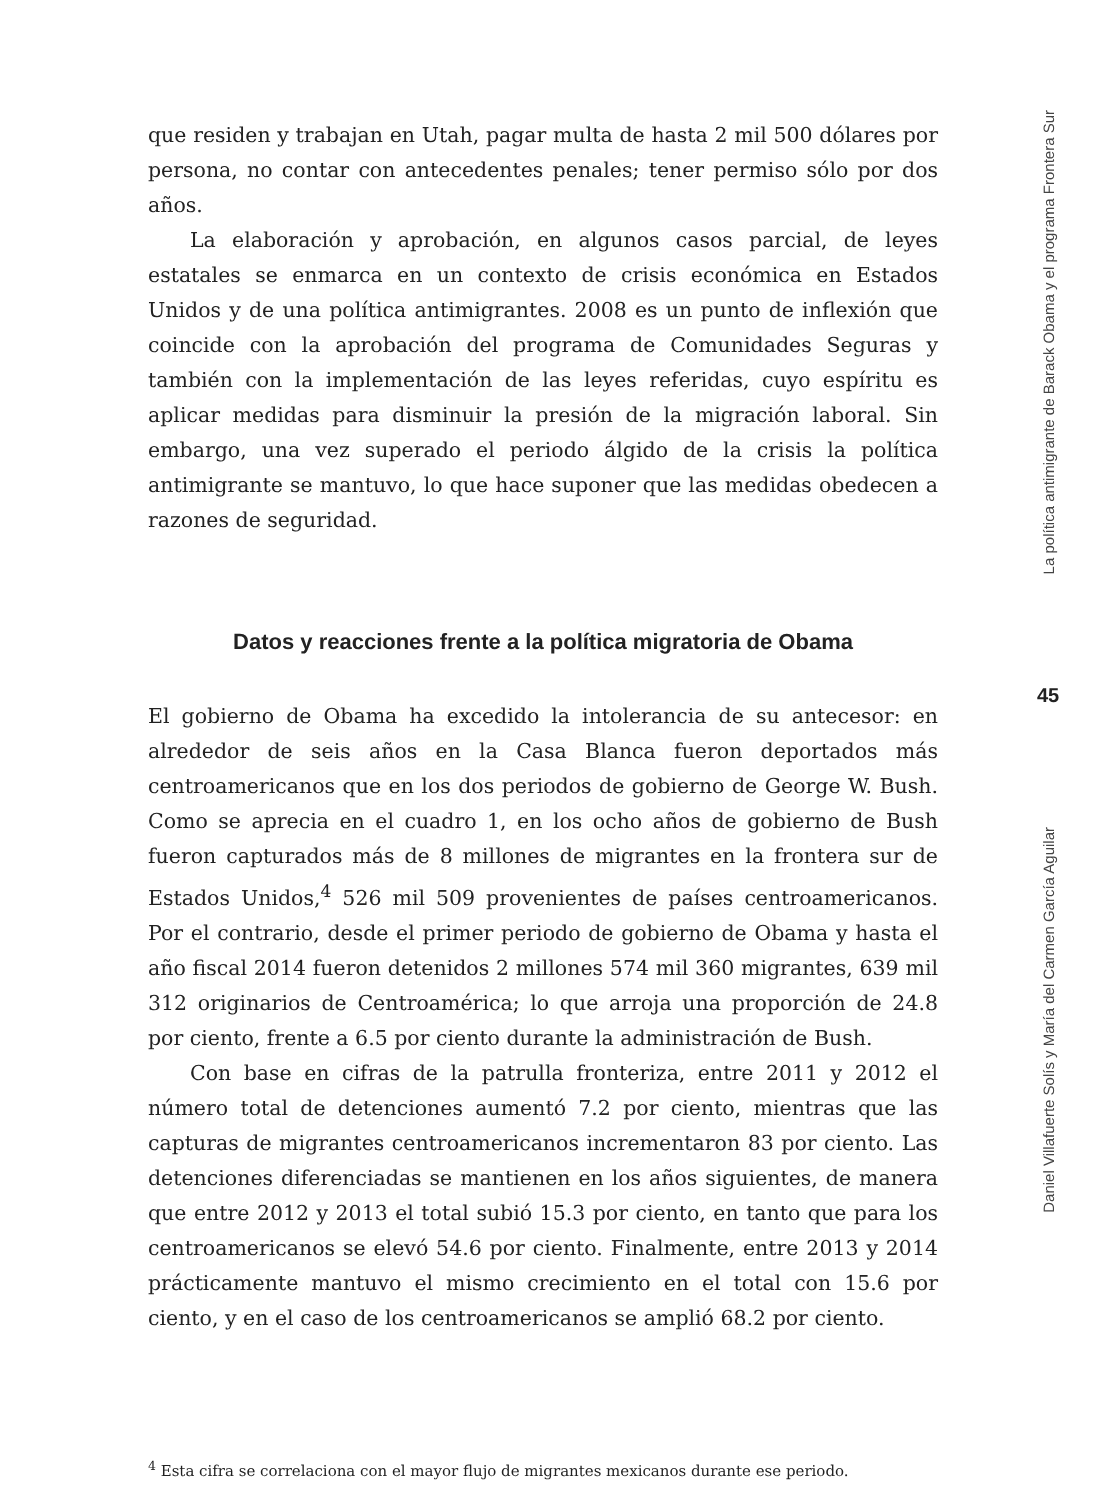que residen y trabajan en Utah, pagar multa de hasta 2 mil 500 dólares por persona, no contar con antecedentes penales; tener permiso sólo por dos años.
La elaboración y aprobación, en algunos casos parcial, de leyes estatales se enmarca en un contexto de crisis económica en Estados Unidos y de una política antimigrantes. 2008 es un punto de inflexión que coincide con la aprobación del programa de Comunidades Seguras y también con la implementación de las leyes referidas, cuyo espíritu es aplicar medidas para disminuir la presión de la migración laboral. Sin embargo, una vez superado el periodo álgido de la crisis la política antimigrante se mantuvo, lo que hace suponer que las medidas obedecen a razones de seguridad.
Datos y reacciones frente a la política migratoria de Obama
El gobierno de Obama ha excedido la intolerancia de su antecesor: en alrededor de seis años en la Casa Blanca fueron deportados más centroamericanos que en los dos periodos de gobierno de George W. Bush. Como se aprecia en el cuadro 1, en los ocho años de gobierno de Bush fueron capturados más de 8 millones de migrantes en la frontera sur de Estados Unidos,<sup>4</sup> 526 mil 509 provenientes de países centroamericanos. Por el contrario, desde el primer periodo de gobierno de Obama y hasta el año fiscal 2014 fueron detenidos 2 millones 574 mil 360 migrantes, 639 mil 312 originarios de Centroamérica; lo que arroja una proporción de 24.8 por ciento, frente a 6.5 por ciento durante la administración de Bush.
Con base en cifras de la patrulla fronteriza, entre 2011 y 2012 el número total de detenciones aumentó 7.2 por ciento, mientras que las capturas de migrantes centroamericanos incrementaron 83 por ciento. Las detenciones diferenciadas se mantienen en los años siguientes, de manera que entre 2012 y 2013 el total subió 15.3 por ciento, en tanto que para los centroamericanos se elevó 54.6 por ciento. Finalmente, entre 2013 y 2014 prácticamente mantuvo el mismo crecimiento en el total con 15.6 por ciento, y en el caso de los centroamericanos se amplió 68.2 por ciento.
<sup>4</sup> Esta cifra se correlaciona con el mayor flujo de migrantes mexicanos durante ese periodo.
La política antimigrante de Barack Obama y el programa Frontera Sur
45
Daniel Villafuerte Solís y María del Carmen García Aguilar